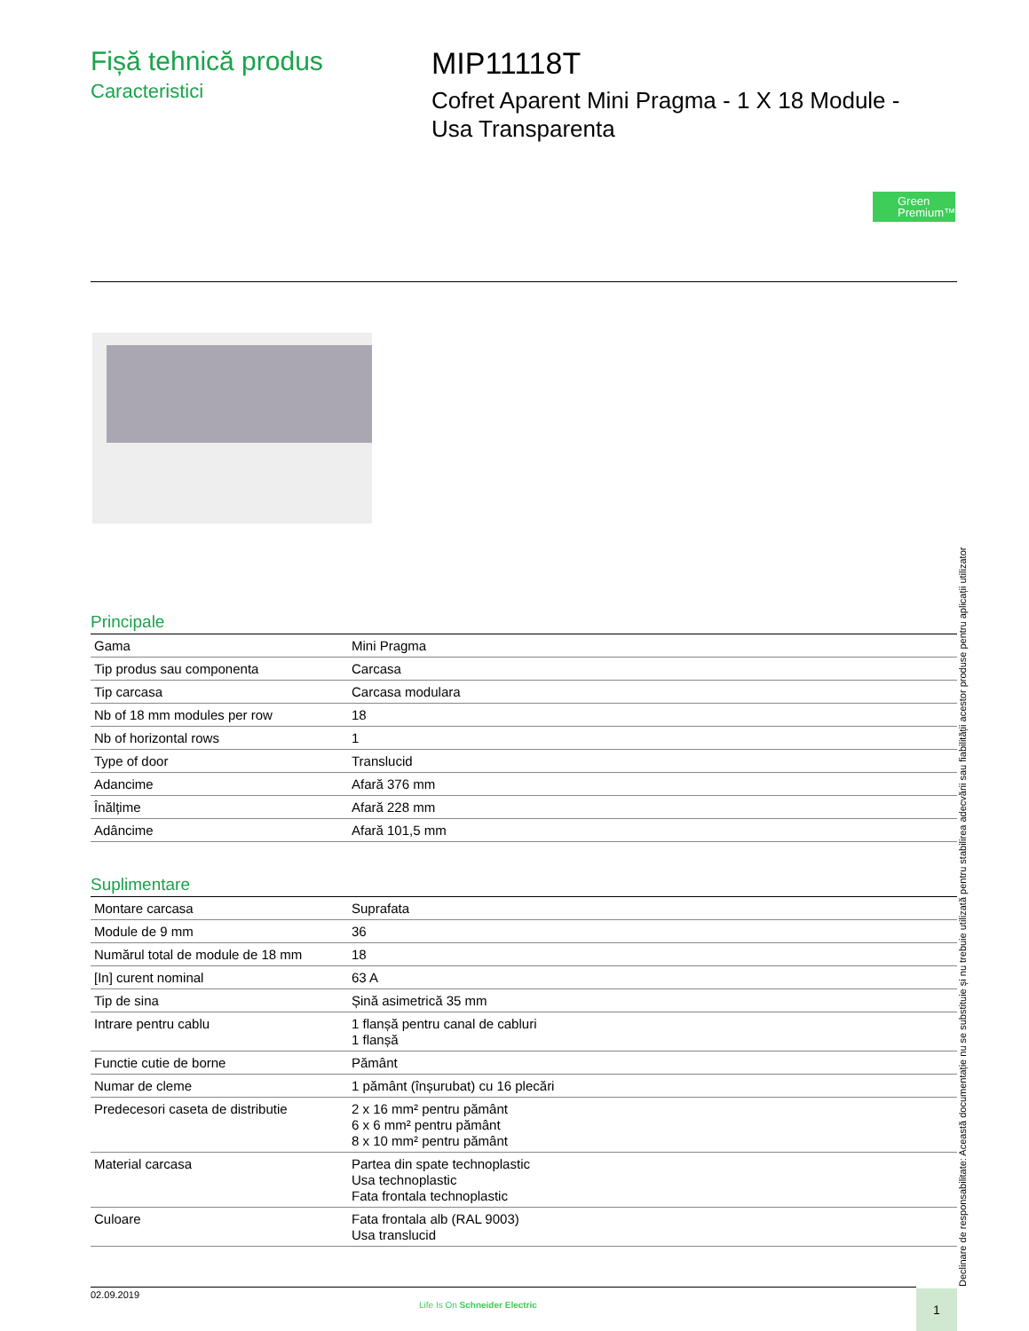Fișă tehnică produs
Caracteristici
MIP11118T
Cofret Aparent Mini Pragma - 1 X 18 Module -
Usa Transparenta
Green
Premium™
Principale
| Gama | Mini Pragma |
| Tip produs sau componenta | Carcasa |
| Tip carcasa | Carcasa modulara |
| Nb of 18 mm modules per row | 18 |
| Nb of horizontal rows | 1 |
| Type of door | Translucid |
| Adancime | Afară 376 mm |
| Înălțime | Afară 228 mm |
| Adâncime | Afară 101,5 mm |
Suplimentare
| Montare carcasa | Suprafata |
| Module de 9 mm | 36 |
| Numărul total de module de 18 mm | 18 |
| [In] curent nominal | 63 A |
| Tip de sina | Șină asimetrică 35 mm |
| Intrare pentru cablu | 1 flanșă pentru canal de cabluri 1 flanșă |
| Functie cutie de borne | Pământ |
| Numar de cleme | 1 pământ (înșurubat) cu 16 plecări |
| Predecesori caseta de distributie | 2 x 16 mm² pentru pământ 6 x 6 mm² pentru pământ 8 x 10 mm² pentru pământ |
| Material carcasa | Partea din spate technoplastic Usa technoplastic Fata frontala technoplastic |
| Culoare | Fata frontala alb (RAL 9003) Usa translucid |
Declinare de responsabilitate: Această documentație nu se substituie și nu trebuie utilizată pentru stabilirea adecvării sau fiabilității acestor produse pentru aplicații utilizator
02.09.2019
Life Is On Schneider Electric
1